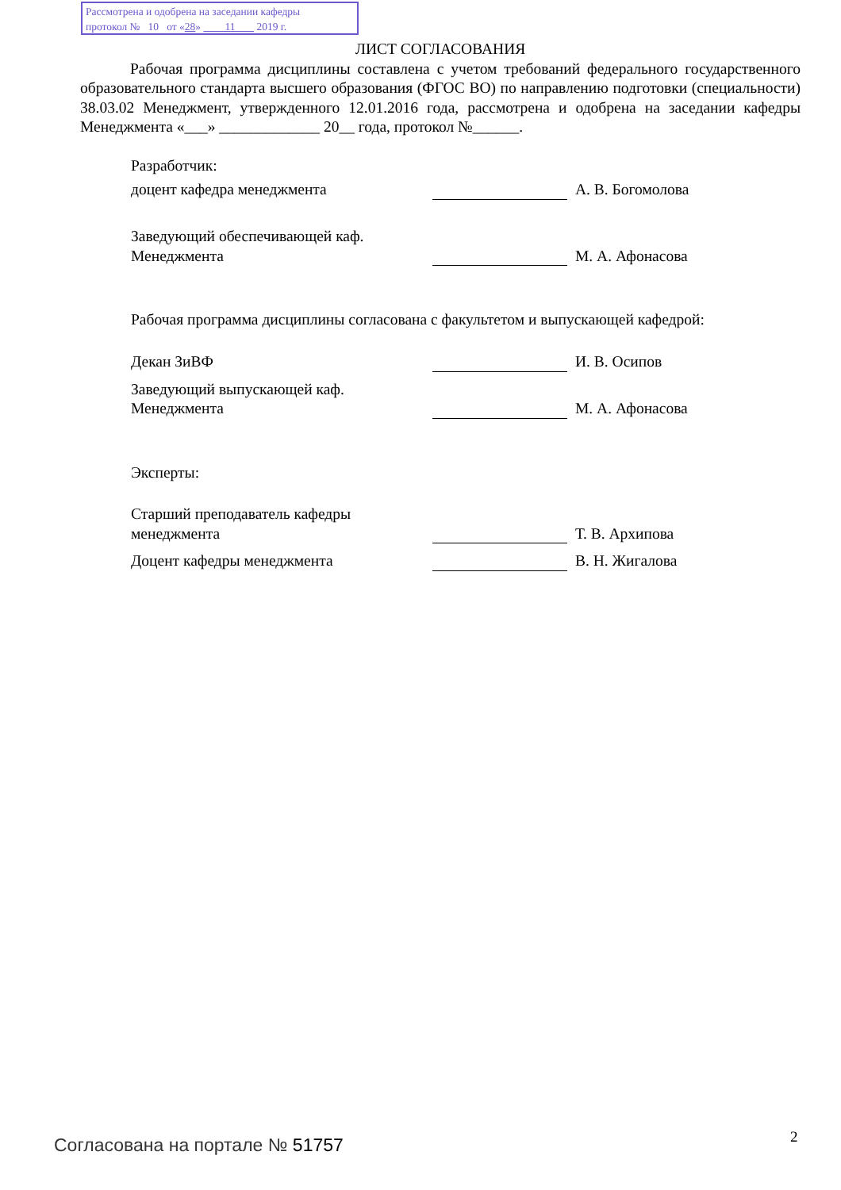Рассмотрена и одобрена на заседании кафедры
протокол № 10 от «28» 11 2019 г.
ЛИСТ СОГЛАСОВАНИЯ
Рабочая программа дисциплины составлена с учетом требований федерального государственного образовательного стандарта высшего образования (ФГОС ВО) по направлению подготовки (специальности) 38.03.02 Менеджмент, утвержденного 12.01.2016 года, рассмотрена и одобрена на заседании кафедры Менеджмента «___» _____________ 20__ года, протокол №______.
Разработчик:
доцент кафедра менеджмента А. В. Богомолова
Заведующий обеспечивающей каф.
Менеджмента
М. А. Афонасова
Рабочая программа дисциплины согласована с факультетом и выпускающей кафедрой:
Декан ЗиВФ И. В. Осипов
Заведующий выпускающей каф.
Менеджмента
М. А. Афонасова
Эксперты:
Старший преподаватель кафедры
менеджмента
Т. В. Архипова
Доцент кафедры менеджмента В. Н. Жигалова
Согласована на портале № 51757 2